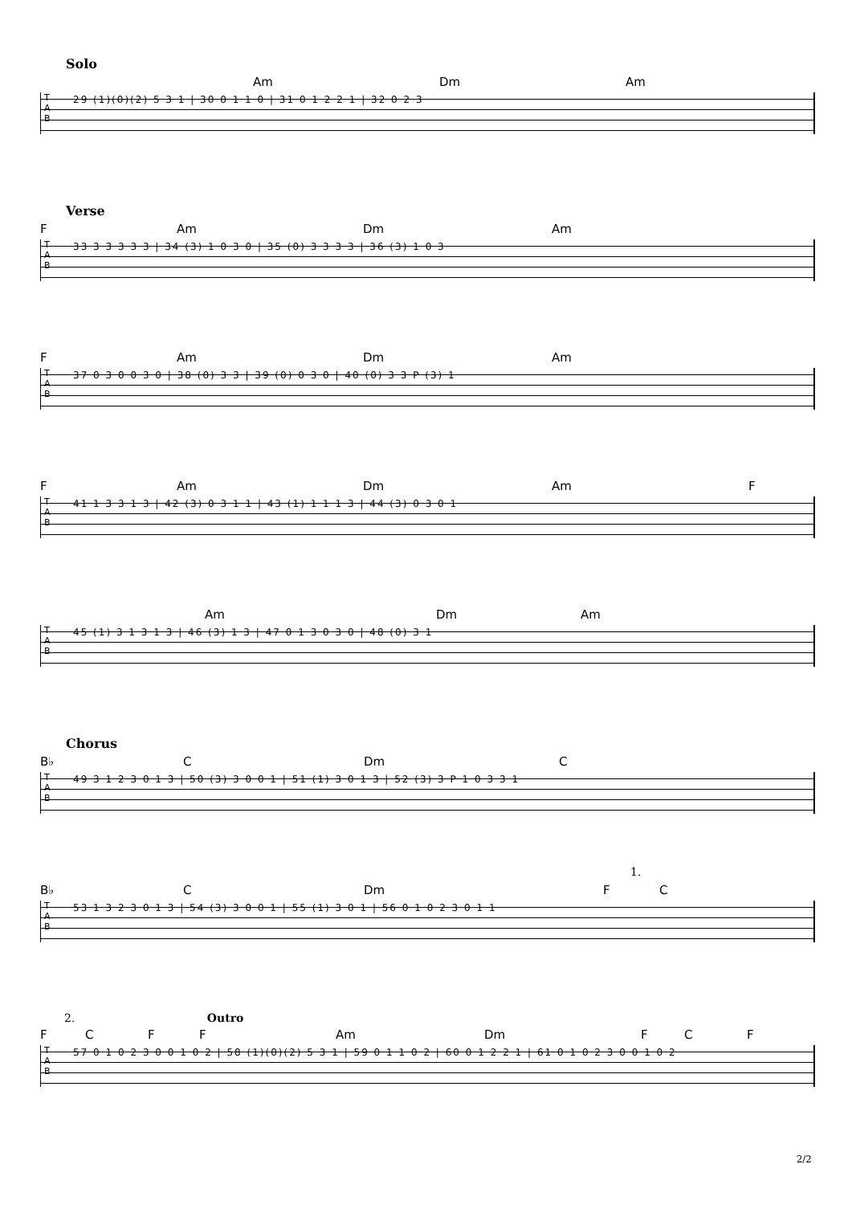Solo
Am Dm Am
T A B
29 (1)(0)(2) 5 3 1 | 30 0 1 1 0 | 31 0 1 2 2 1 | 32 0 2 3
Verse
F Am Dm Am
T A B
33 3 3 3 3 3 | 34 (3) 1 0 3 0 | 35 (0) 3 3 3 3 | 36 (3) 1 0 3
F Am Dm Am
T A B
37 0 3 0 0 3 0 | 38 (0) 3 3 | 39 (0) 0 3 0 | 40 (0) 3 3 P (3) 1
F Am Dm Am F
T A B
41 1 3 3 1 3 | 42 (3) 0 3 1 1 | 43 (1) 1 1 1 3 | 44 (3) 0 3 0 1
Am Dm Am
T A B
45 (1) 3 1 3 1 3 | 46 (3) 1 3 | 47 0 1 3 0 3 0 | 48 (0) 3 1
Chorus
B♭ C Dm C
T A B
49 3 1 2 3 0 1 3 | 50 (3) 3 0 0 1 | 51 (1) 3 0 1 3 | 52 (3) 3 P 1 0 3 3 1
B♭ C Dm FC
1.
T A B
53 1 3 2 3 0 1 3 | 54 (3) 3 0 0 1 | 55 (1) 3 0 1 | 56 0 1 0 2 3 0 1 1
2. Outro
FCFF Am Dm F C F
T A B
57 0 1 0 2 3 0 0 1 0 2 | 58 (1)(0)(2) 5 3 1 | 59 0 1 1 0 2 | 60 0 1 2 2 1 | 61 0 1 0 2 3 0 0 1 0 2
2/2